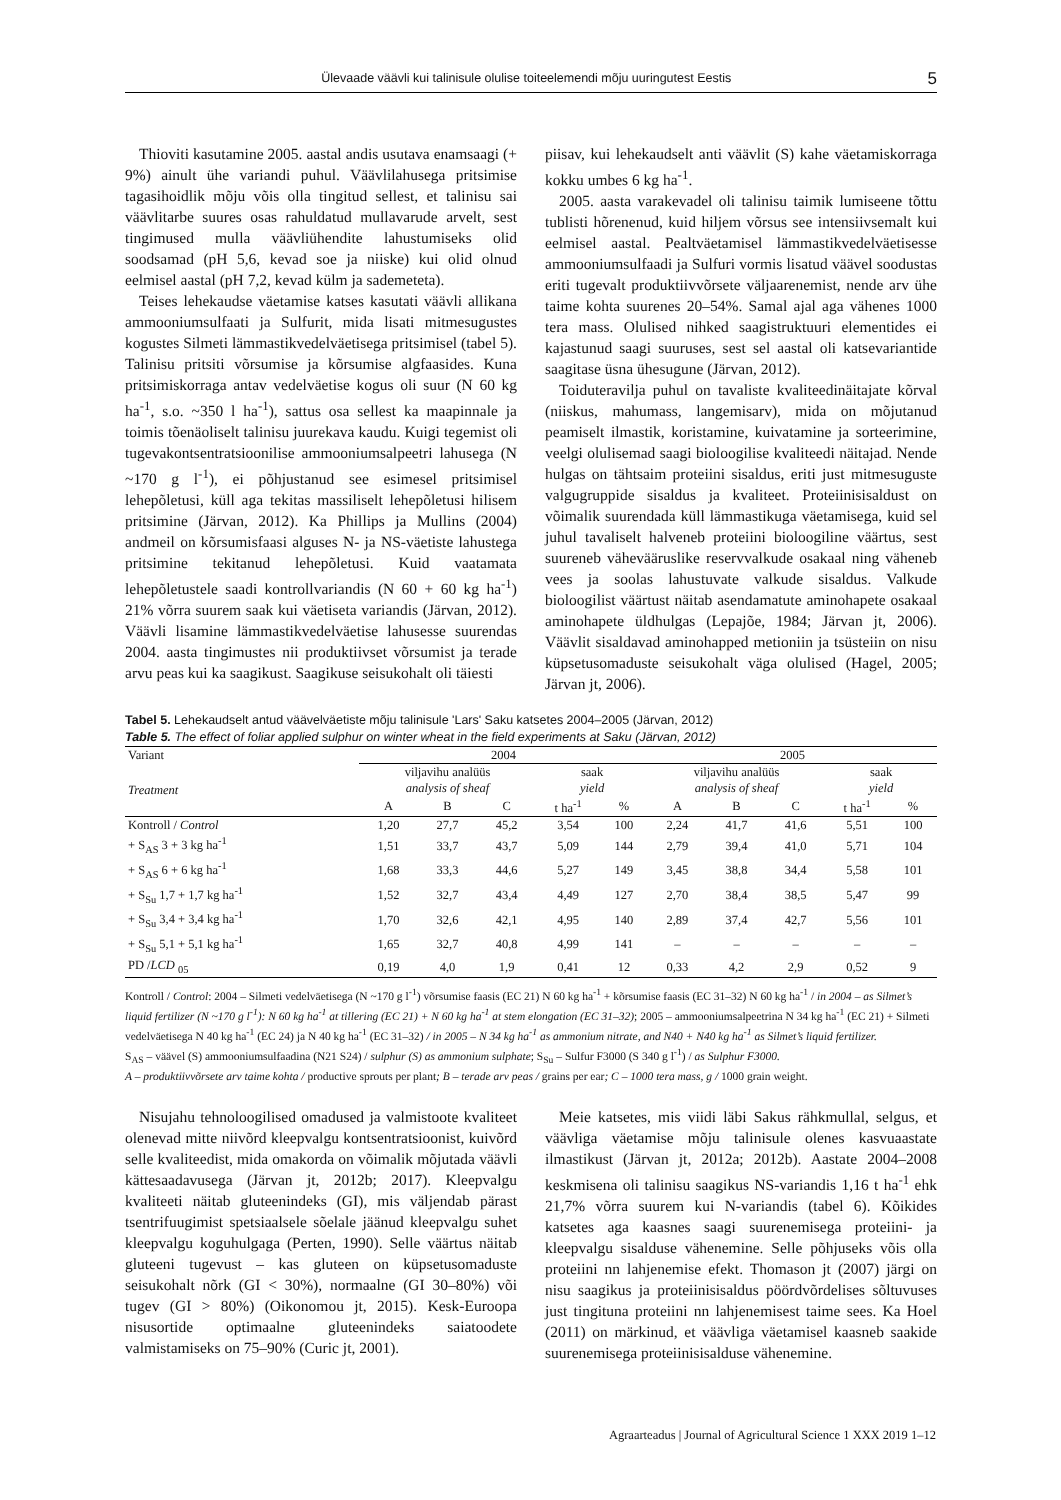Ülevaade väävli kui talinisule olulise toiteelemendi mõju uuringutest Eestis 5
Thioviti kasutamine 2005. aastal andis usutava enamsaagi (+ 9%) ainult ühe variandi puhul. Väävlilahusega pritsimise tagasihoidlik mõju võis olla tingitud sellest, et talinisu sai väävlitarbe suures osas rahuldatud mullavarude arvelt, sest tingimused mulla väävliühendite lahustumiseks olid soodsamad (pH 5,6, kevad soe ja niiske) kui olid olnud eelmisel aastal (pH 7,2, kevad külm ja sademeteta).
Teises lehekaudse väetamise katses kasutati väävli allikana ammooniumsulfaati ja Sulfurit, mida lisati mitmesugustes kogustes Silmeti lämmastikvedelväetisega pritsimisel (tabel 5). Talinisu pritsiti võrsumise ja kõrsumise algfaasides. Kuna pritsimiskorraga antav vedelväetise kogus oli suur (N 60 kg ha<sup>-1</sup>, s.o. ~350 l ha<sup>-1</sup>), sattus osa sellest ka maapinnale ja toimis tõenäoliselt talinisu juurekava kaudu. Kuigi tegemist oli tugevakontsentratsioonilise ammooniumsalpeetri lahusega (N ~170 g l<sup>-1</sup>), ei põhjustanud see esimesel pritsimisel lehepõletusi, küll aga tekitas massiliselt lehepõletusi hilisem pritsimine (Järvan, 2012). Ka Phillips ja Mullins (2004) andmeil on kõrsumisfaasi alguses N- ja NS-väetiste lahustega pritsimine tekitanud lehepõletusi. Kuid vaatamata lehepõletustele saadi kontrollvariandis (N 60 + 60 kg ha<sup>-1</sup>) 21% võrra suurem saak kui väetiseta variandis (Järvan, 2012). Väävli lisamine lämmastikvedelväetise lahusesse suurendas 2004. aasta tingimustes nii produktiivset võrsumist ja terade arvu peas kui ka saagikust. Saagikuse seisukohalt oli täiesti
piisav, kui lehekaudselt anti väävlit (S) kahe väetamiskorraga kokku umbes 6 kg ha<sup>-1</sup>.
2005. aasta varakevadel oli talinisu taimik lumiseene tõttu tublisti hõrenenud, kuid hiljem võrsus see intensiivsemalt kui eelmisel aastal. Pealtväetamisel lämmastikvedelväetisesse ammooniumsulfaadi ja Sulfuri vormis lisatud väävel soodustas eriti tugevalt produktiivvõrsete väljaarenemist, nende arv ühe taime kohta suurenes 20–54%. Samal ajal aga vähenes 1000 tera mass. Olulised nihked saagistruktuuri elementides ei kajastunud saagi suuruses, sest sel aastal oli katsevariantide saagitase üsna ühesugune (Järvan, 2012).
Toiduteravilja puhul on tavaliste kvaliteedinäitajate kõrval (niiskus, mahumass, langemisarv), mida on mõjutanud peamiselt ilmastik, koristamine, kuivatamine ja sorteerimine, veelgi olulisemad saagi bioloogilise kvaliteedi näitajad. Nende hulgas on tähtsaim proteiini sisaldus, eriti just mitmesuguste valgugruppide sisaldus ja kvaliteet. Proteiinisisaldust on võimalik suurendada küll lämmastikuga väetamisega, kuid sel juhul tavaliselt halveneb proteiini bioloogiline väärtus, sest suureneb vähevääruslike reservvalkude osakaal ning väheneb vees ja soolas lahustuvate valkude sisaldus. Valkude bioloogilist väärtust näitab asendamatute aminohapete osakaal aminohapete üldhulgas (Lepajõe, 1984; Järvan jt, 2006). Väävlit sisaldavad aminohapped metioniin ja tsüsteiin on nisu küpsetusomaduste seisukohalt väga olulised (Hagel, 2005; Järvan jt, 2006).
Tabel 5. Lehekaudselt antud väävelväetiste mõju talinisule 'Lars' Saku katsetes 2004–2005 (Järvan, 2012)
Table 5. The effect of foliar applied sulphur on winter wheat in the field experiments at Saku (Järvan, 2012)
| Variant | 2004 | | | | | 2005 | | | | |
| --- | --- | --- | --- | --- | --- | --- | --- | --- | --- | --- |
| Treatment | viljavihu analüüs analysis of sheaf | | | saak yield | | viljavihu analüüs analysis of sheaf | | | saak yield | |
| | A | B | C | t ha<sup>-1</sup> | % | A | B | C | t ha<sup>-1</sup> | % |
| Kontroll / Control | 1,20 | 27,7 | 45,2 | 3,54 | 100 | 2,24 | 41,7 | 41,6 | 5,51 | 100 |
| + S<sub>AS</sub> 3 + 3 kg ha<sup>-1</sup> | 1,51 | 33,7 | 43,7 | 5,09 | 144 | 2,79 | 39,4 | 41,0 | 5,71 | 104 |
| + S<sub>AS</sub> 6 + 6 kg ha<sup>-1</sup> | 1,68 | 33,3 | 44,6 | 5,27 | 149 | 3,45 | 38,8 | 34,4 | 5,58 | 101 |
| + S<sub>Su</sub> 1,7 + 1,7 kg ha<sup>-1</sup> | 1,52 | 32,7 | 43,4 | 4,49 | 127 | 2,70 | 38,4 | 38,5 | 5,47 | 99 |
| + S<sub>Su</sub> 3,4 + 3,4 kg ha<sup>-1</sup> | 1,70 | 32,6 | 42,1 | 4,95 | 140 | 2,89 | 37,4 | 42,7 | 5,56 | 101 |
| + S<sub>Su</sub> 5,1 + 5,1 kg ha<sup>-1</sup> | 1,65 | 32,7 | 40,8 | 4,99 | 141 | – | – | – | – | – |
| PD / LCD <sub>05</sub> | 0,19 | 4,0 | 1,9 | 0,41 | 12 | 0,33 | 4,2 | 2,9 | 0,52 | 9 |
Kontroll / Control: 2004 – Silmeti vedelväetisega (N ~170 g l<sup>-1</sup>) võrsumise faasis (EC 21) N 60 kg ha<sup>-1</sup> + kõrsumise faasis (EC 31–32) N 60 kg ha<sup>-1</sup> / in 2004 – as Silmet’s liquid fertilizer (N ~170 g l<sup>-1</sup>): N 60 kg ha<sup>-1</sup> at tillering (EC 21) + N 60 kg ha<sup>-1</sup> at stem elongation (EC 31–32); 2005 – ammooniumsalpeetrina N 34 kg ha<sup>-1</sup> (EC 21) + Silmeti vedelväetisega N 40 kg ha<sup>-1</sup> (EC 24) ja N 40 kg ha<sup>-1</sup> (EC 31–32) / in 2005 – N 34 kg ha<sup>-1</sup> as ammonium nitrate, and N40 + N40 kg ha<sup>-1</sup> as Silmet’s liquid fertilizer.
S<sub>AS</sub> – väävel (S) ammooniumsulfaadina (N21 S24) / sulphur (S) as ammonium sulphate; S<sub>Su</sub> – Sulfur F3000 (S 340 g l<sup>-1</sup>) / as Sulphur F3000.
A – produktiivvõrsete arv taime kohta / productive sprouts per plant; B – terade arv peas / grains per ear; C – 1000 tera mass, g / 1000 grain weight.
Nisujahu tehnoloogilised omadused ja valmistoote kvaliteet olenevad mitte niivõrd kleepvalgu kontsentratsioonist, kuivõrd selle kvaliteedist, mida omakorda on võimalik mõjutada väävli kättesaadavusega (Järvan jt, 2012b; 2017). Kleepvalgu kvaliteeti näitab gluteenindeks (GI), mis väljendab pärast tsentrifuugimist spetsiaalsele sõelale jäänud kleepvalgu suhet kleepvalgu koguhulgaga (Perten, 1990). Selle väärtus näitab gluteeni tugevust – kas gluteen on küpsetusomaduste seisukohalt nõrk (GI < 30%), normaalne (GI 30–80%) või tugev (GI > 80%) (Oikonomou jt, 2015). Kesk-Euroopa nisusortide optimaalne gluteenindeks saiatoodete valmistamiseks on 75–90% (Curic jt, 2001).
Meie katsetes, mis viidi läbi Sakus rähkmullal, selgus, et väävliga väetamise mõju talinisule olenes kasvuaastate ilmastikust (Järvan jt, 2012a; 2012b). Aastate 2004–2008 keskmisena oli talinisu saagikus NS-variandis 1,16 t ha<sup>-1</sup> ehk 21,7% võrra suurem kui N-variandis (tabel 6). Kõikides katsetes aga kaasnes saagi suurenemisega proteiini- ja kleepvalgu sisalduse vähenemine. Selle põhjuseks võis olla proteiini nn lahjenemise efekt. Thomason jt (2007) järgi on nisu saagikus ja proteiinisisaldus pöördvõrdelises sõltuvuses just tingituna proteiini nn lahjenemisest taime sees. Ka Hoel (2011) on märkinud, et väävliga väetamisel kaasneb saakide suurenemisega proteiinisisalduse vähenemine.
Agraarteadus | Journal of Agricultural Science 1 XXX 2019 1–12